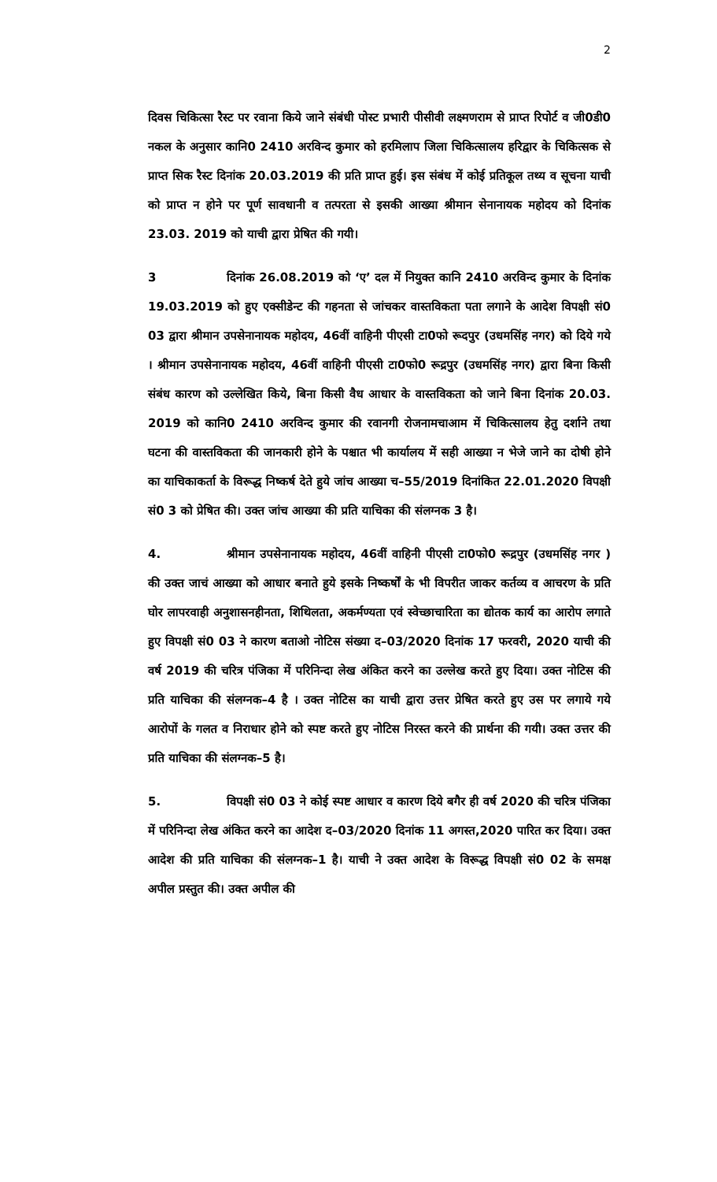2
दिवस चिकित्सा रैस्ट पर रवाना किये जाने संबंधी पोस्ट प्रभारी पीसीवी लक्ष्मणराम से प्राप्त रिपोर्ट व जी0डी0 नकल के अनुसार कानि0 2410 अरविन्द कुमार को हरमिलाप जिला चिकित्सालय हरिद्वार के चिकित्सक से प्राप्त सिक रैस्ट दिनांक 20.03.2019 की प्रति प्राप्त हुई। इस संबंध में कोई प्रतिकूल तथ्य व सूचना याची को प्राप्त न होने पर पूर्ण सावधानी व तत्परता से इसकी आख्या श्रीमान सेनानायक महोदय को दिनांक 23.03. 2019 को याची द्वारा प्रेषित की गयी।
3 दिनांक 26.08.2019 को ‘ए’ दल में नियुक्त कानि 2410 अरविन्द कुमार के दिनांक 19.03.2019 को हुए एक्सीडेन्ट की गहनता से जांचकर वास्तविकता पता लगाने के आदेश विपक्षी सं0 03 द्वारा श्रीमान उपसेनानायक महोदय, 46वीं वाहिनी पीएसी टा0फो रूदपुर (उधमसिंह नगर) को दिये गये । श्रीमान उपसेनानायक महोदय, 46वीं वाहिनी पीएसी टा0फो0 रूद्रपुर (उधमसिंह नगर) द्वारा बिना किसी संबंध कारण को उल्लेखित किये, बिना किसी वैध आधार के वास्तविकता को जाने बिना दिनांक 20.03. 2019 को कानि0 2410 अरविन्द कुमार की रवानगी रोजनामचाआम में चिकित्सालय हेतु दर्शाने तथा घटना की वास्तविकता की जानकारी होने के पश्चात भी कार्यालय में सही आख्या न भेजे जाने का दोषी होने का याचिकाकर्ता के विरूद्ध निष्कर्ष देते हुये जांच आख्या च–55/2019 दिनांकित 22.01.2020 विपक्षी सं0 3 को प्रेषित की। उक्त जांच आख्या की प्रति याचिका की संलग्नक 3 है।
4. श्रीमान उपसेनानायक महोदय, 46वीं वाहिनी पीएसी टा0फो0 रूद्रपुर (उधमसिंह नगर ) की उक्त जाचं आख्या को आधार बनाते हुये इसके निष्कर्षों के भी विपरीत जाकर कर्तव्य व आचरण के प्रति घोर लापरवाही अनुशासनहीनता, शिथिलता, अकर्मण्यता एवं स्वेच्छाचारिता का द्योतक कार्य का आरोप लगाते हुए विपक्षी सं0 03 ने कारण बताओ नोटिस संख्या द–03/2020 दिनांक 17 फरवरी, 2020 याची की वर्ष 2019 की चरित्र पंजिका में परिनिन्दा लेख अंकित करने का उल्लेख करते हुए दिया। उक्त नोटिस की प्रति याचिका की संलग्नक–4 है । उक्त नोटिस का याची द्वारा उत्तर प्रेषित करते हुए उस पर लगाये गये आरोपों के गलत व निराधार होने को स्पष्ट करते हुए नोटिस निरस्त करने की प्रार्थना की गयी। उक्त उत्तर की प्रति याचिका की संलग्नक–5 है।
5. विपक्षी सं0 03 ने कोई स्पष्ट आधार व कारण दिये बगैर ही वर्ष 2020 की चरित्र पंजिका में परिनिन्दा लेख अंकित करने का आदेश द–03/2020 दिनांक 11 अगस्त,2020 पारित कर दिया। उक्त आदेश की प्रति याचिका की संलग्नक–1 है। याची ने उक्त आदेश के विरूद्ध विपक्षी सं0 02 के समक्ष अपील प्रस्तुत की। उक्त अपील की